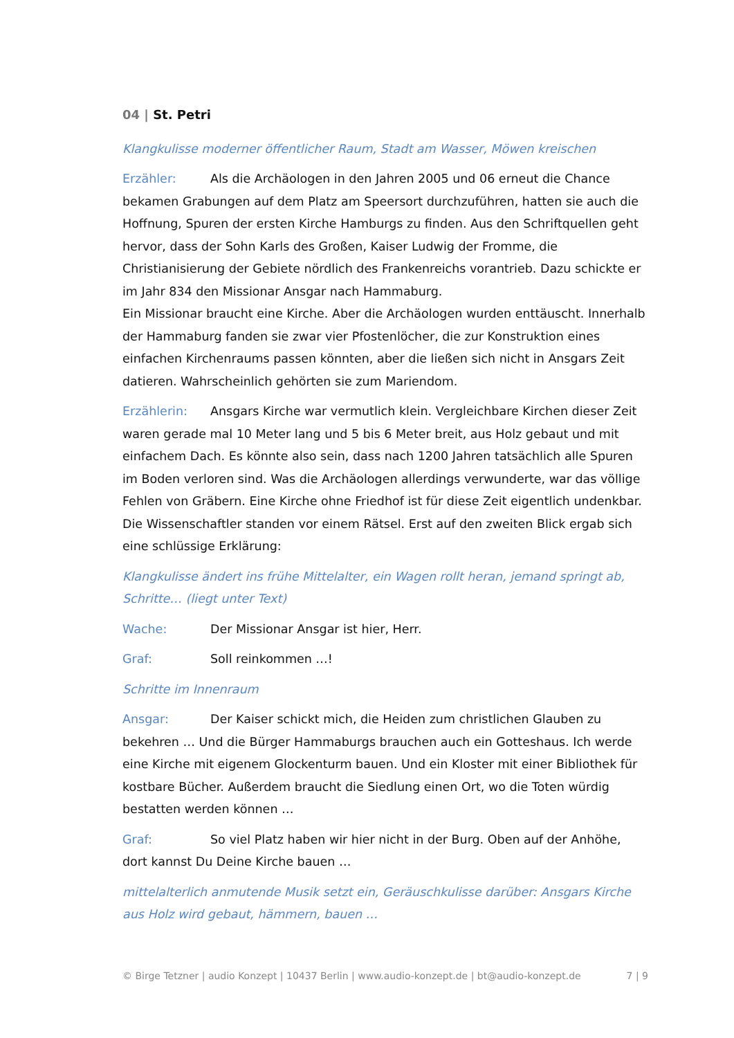04 | St. Petri
Klangkulisse moderner öffentlicher Raum, Stadt am Wasser, Möwen kreischen
Erzähler: Als die Archäologen in den Jahren 2005 und 06 erneut die Chance bekamen Grabungen auf dem Platz am Speersort durchzuführen, hatten sie auch die Hoffnung, Spuren der ersten Kirche Hamburgs zu finden. Aus den Schriftquellen geht hervor, dass der Sohn Karls des Großen, Kaiser Ludwig der Fromme, die Christianisierung der Gebiete nördlich des Frankenreichs vorantrieb. Dazu schickte er im Jahr 834 den Missionar Ansgar nach Hammaburg.
Ein Missionar braucht eine Kirche. Aber die Archäologen wurden enttäuscht. Innerhalb der Hammaburg fanden sie zwar vier Pfostenlöcher, die zur Konstruktion eines einfachen Kirchenraums passen könnten, aber die ließen sich nicht in Ansgars Zeit datieren. Wahrscheinlich gehörten sie zum Mariendom.
Erzählerin: Ansgars Kirche war vermutlich klein. Vergleichbare Kirchen dieser Zeit waren gerade mal 10 Meter lang und 5 bis 6 Meter breit, aus Holz gebaut und mit einfachem Dach. Es könnte also sein, dass nach 1200 Jahren tatsächlich alle Spuren im Boden verloren sind. Was die Archäologen allerdings verwunderte, war das völlige Fehlen von Gräbern. Eine Kirche ohne Friedhof ist für diese Zeit eigentlich undenkbar. Die Wissenschaftler standen vor einem Rätsel. Erst auf den zweiten Blick ergab sich eine schlüssige Erklärung:
Klangkulisse ändert ins frühe Mittelalter, ein Wagen rollt heran, jemand springt ab, Schritte… (liegt unter Text)
Wache: Der Missionar Ansgar ist hier, Herr.
Graf: Soll reinkommen …!
Schritte im Innenraum
Ansgar: Der Kaiser schickt mich, die Heiden zum christlichen Glauben zu bekehren … Und die Bürger Hammaburgs brauchen auch ein Gotteshaus. Ich werde eine Kirche mit eigenem Glockenturm bauen. Und ein Kloster mit einer Bibliothek für kostbare Bücher. Außerdem braucht die Siedlung einen Ort, wo die Toten würdig bestatten werden können …
Graf: So viel Platz haben wir hier nicht in der Burg. Oben auf der Anhöhe, dort kannst Du Deine Kirche bauen …
mittelalterlich anmutende Musik setzt ein, Geräuschkulisse darüber: Ansgars Kirche aus Holz wird gebaut, hämmern, bauen …
© Birge Tetzner | audio Konzept | 10437 Berlin | www.audio-konzept.de | bt@audio-konzept.de 7 | 9